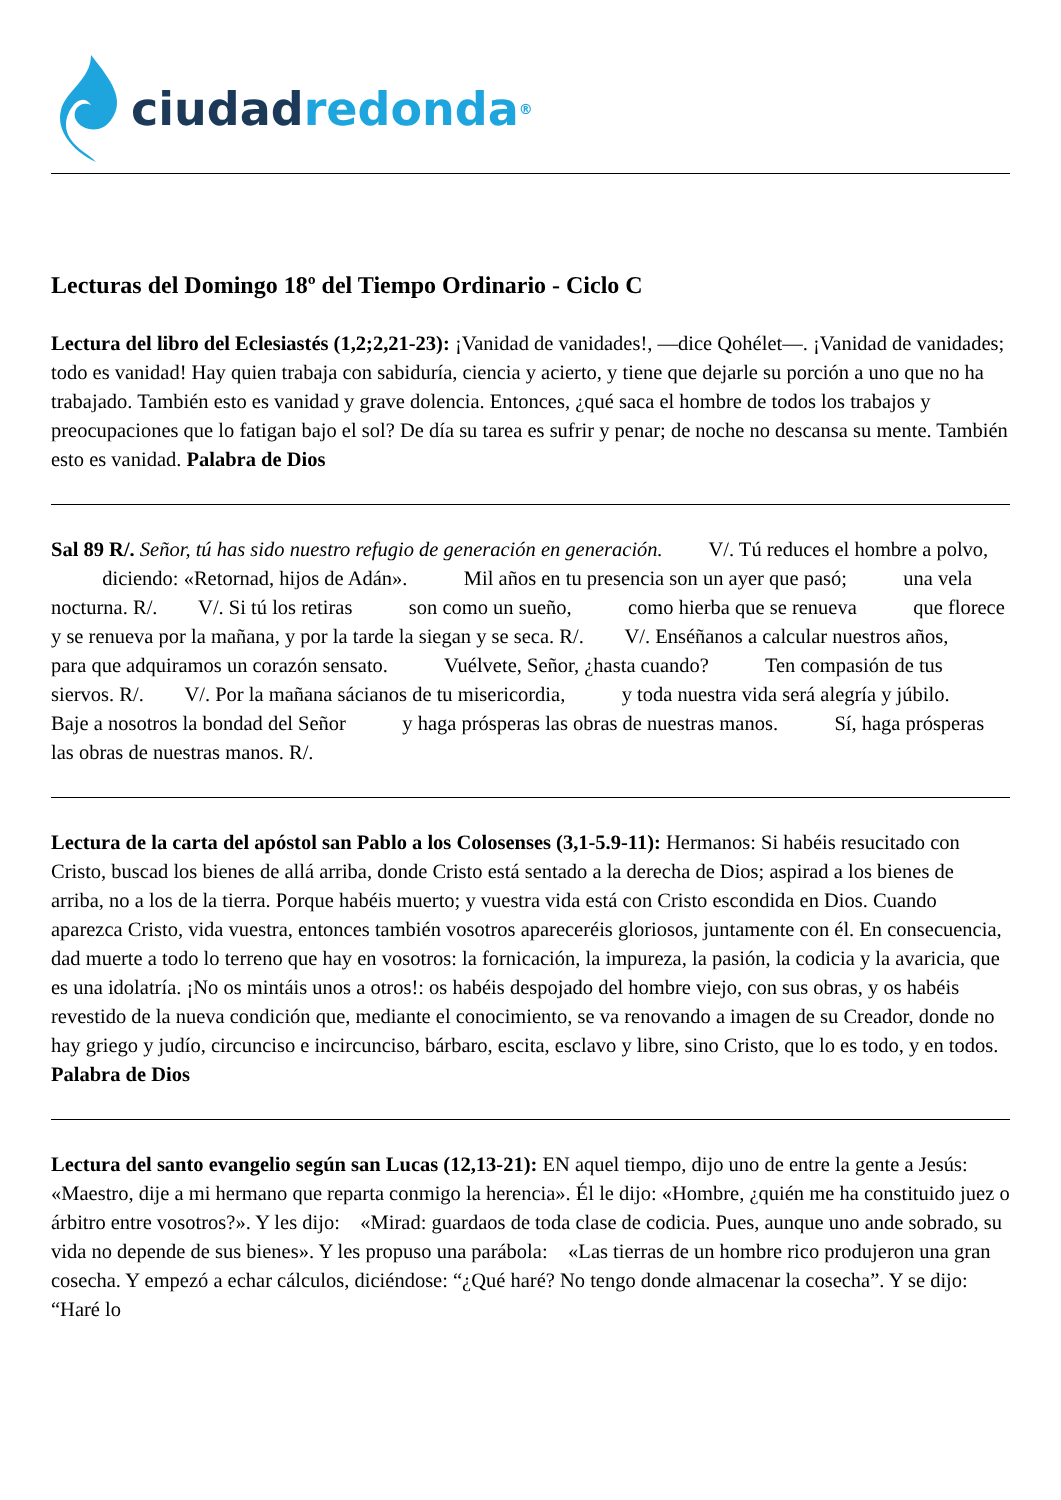ciudad redonda<sup>®</sup>
Lecturas del Domingo 18º del Tiempo Ordinario - Ciclo C
Lectura del libro del Eclesiastés (1,2;2,21-23): ¡Vanidad de vanidades!, —dice Qohélet—. ¡Vanidad de vanidades; todo es vanidad! Hay quien trabaja con sabiduría, ciencia y acierto, y tiene que dejarle su porción a uno que no ha trabajado. También esto es vanidad y grave dolencia. Entonces, ¿qué saca el hombre de todos los trabajos y preocupaciones que lo fatigan bajo el sol? De día su tarea es sufrir y penar; de noche no descansa su mente. También esto es vanidad. Palabra de Dios
Sal 89 R/. Señor, tú has sido nuestro refugio de generación en generación. V/. Tú reduces el hombre a polvo, diciendo: «Retornad, hijos de Adán». Mil años en tu presencia son un ayer que pasó; una vela nocturna. R/. V/. Si tú los retiras son como un sueño, como hierba que se renueva que florece y se renueva por la mañana, y por la tarde la siegan y se seca. R/. V/. Enséñanos a calcular nuestros años, para que adquiramos un corazón sensato. Vuélvete, Señor, ¿hasta cuando? Ten compasión de tus siervos. R/. V/. Por la mañana sácianos de tu misericordia, y toda nuestra vida será alegría y júbilo. Baje a nosotros la bondad del Señor y haga prósperas las obras de nuestras manos. Sí, haga prósperas las obras de nuestras manos. R/.
Lectura de la carta del apóstol san Pablo a los Colosenses (3,1-5.9-11): Hermanos: Si habéis resucitado con Cristo, buscad los bienes de allá arriba, donde Cristo está sentado a la derecha de Dios; aspirad a los bienes de arriba, no a los de la tierra. Porque habéis muerto; y vuestra vida está con Cristo escondida en Dios. Cuando aparezca Cristo, vida vuestra, entonces también vosotros apareceréis gloriosos, juntamente con él. En consecuencia, dad muerte a todo lo terreno que hay en vosotros: la fornicación, la impureza, la pasión, la codicia y la avaricia, que es una idolatría. ¡No os mintáis unos a otros!: os habéis despojado del hombre viejo, con sus obras, y os habéis revestido de la nueva condición que, mediante el conocimiento, se va renovando a imagen de su Creador, donde no hay griego y judío, circunciso e incircunciso, bárbaro, escita, esclavo y libre, sino Cristo, que lo es todo, y en todos. Palabra de Dios
Lectura del santo evangelio según san Lucas (12,13-21): EN aquel tiempo, dijo uno de entre la gente a Jesús: «Maestro, dije a mi hermano que reparta conmigo la herencia». Él le dijo: «Hombre, ¿quién me ha constituido juez o árbitro entre vosotros?». Y les dijo: «Mirad: guardaos de toda clase de codicia. Pues, aunque uno ande sobrado, su vida no depende de sus bienes». Y les propuso una parábola: «Las tierras de un hombre rico produjeron una gran cosecha. Y empezó a echar cálculos, diciéndose: “¿Qué haré? No tengo donde almacenar la cosecha”. Y se dijo: “Haré lo